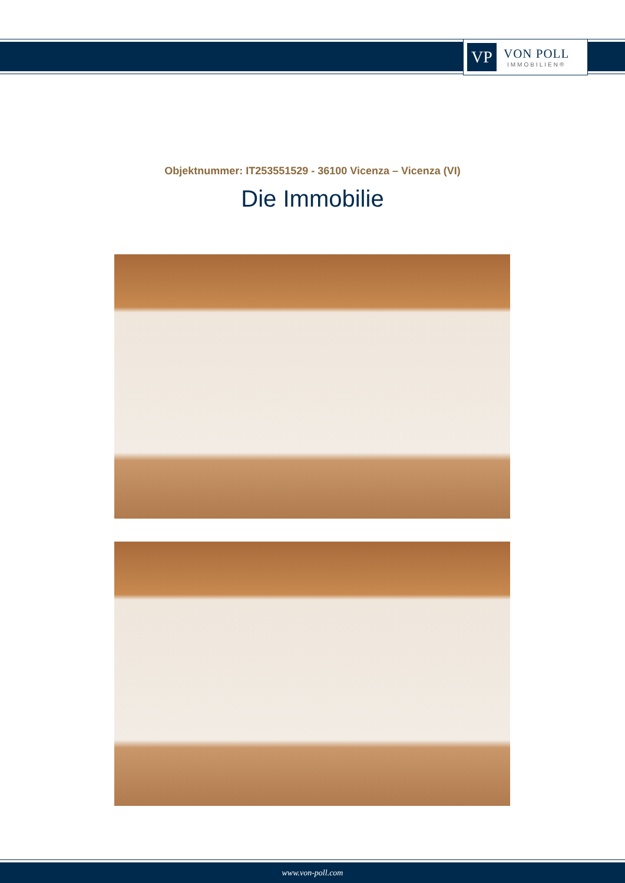VP
VON POLL
IMMOBILIEN®
Objektnummer: IT253551529 - 36100 Vicenza – Vicenza (VI)
Die Immobilie
www.von-poll.com